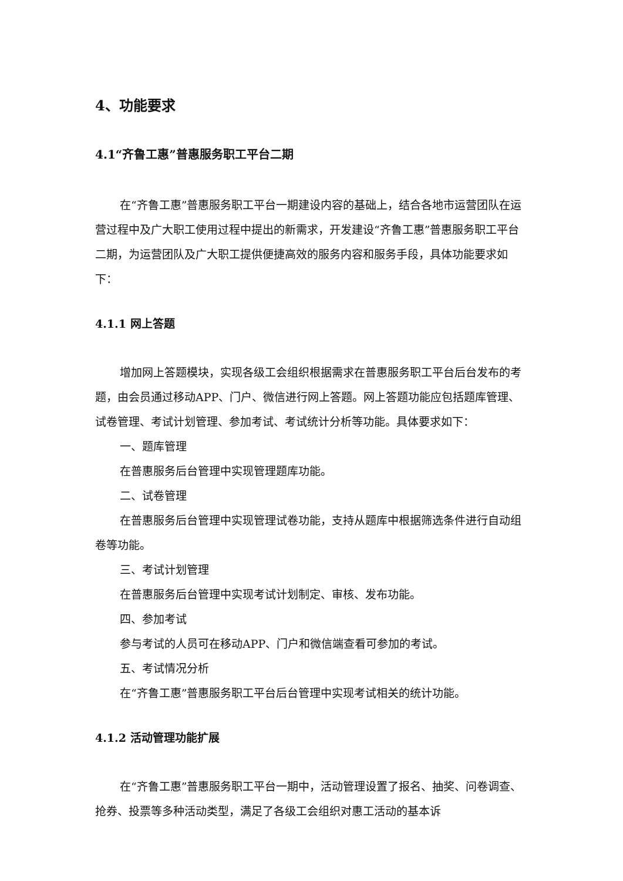4、功能要求
4.1“齐鲁工惠”普惠服务职工平台二期
在“齐鲁工惠”普惠服务职工平台一期建设内容的基础上，结合各地市运营团队在运营过程中及广大职工使用过程中提出的新需求，开发建设“齐鲁工惠”普惠服务职工平台二期，为运营团队及广大职工提供便捷高效的服务内容和服务手段，具体功能要求如下：
4.1.1 网上答题
增加网上答题模块，实现各级工会组织根据需求在普惠服务职工平台后台发布的考题，由会员通过移动APP、门户、微信进行网上答题。网上答题功能应包括题库管理、试卷管理、考试计划管理、参加考试、考试统计分析等功能。具体要求如下：
一、题库管理
在普惠服务后台管理中实现管理题库功能。
二、试卷管理
在普惠服务后台管理中实现管理试卷功能，支持从题库中根据筛选条件进行自动组卷等功能。
三、考试计划管理
在普惠服务后台管理中实现考试计划制定、审核、发布功能。
四、参加考试
参与考试的人员可在移动APP、门户和微信端查看可参加的考试。
五、考试情况分析
在“齐鲁工惠”普惠服务职工平台后台管理中实现考试相关的统计功能。
4.1.2 活动管理功能扩展
在“齐鲁工惠”普惠服务职工平台一期中，活动管理设置了报名、抽奖、问卷调查、抢券、投票等多种活动类型，满足了各级工会组织对惠工活动的基本诉